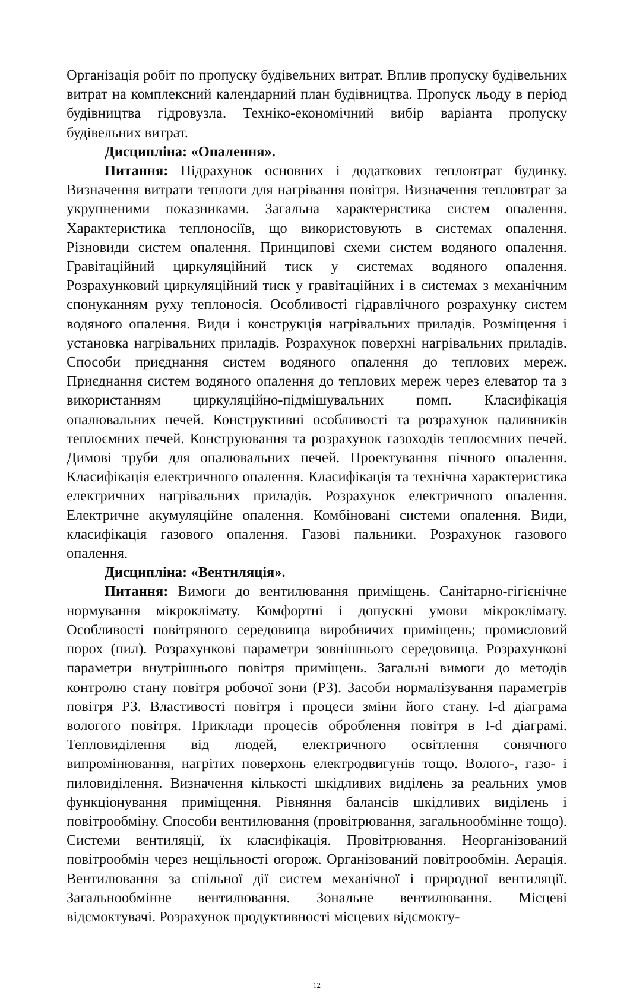Організація робіт по пропуску будівельних витрат. Вплив пропуску будівельних витрат на комплексний календарний план будівництва. Пропуск льоду в період будівництва гідровузла. Техніко-економічний вибір варіанта пропуску будівельних витрат.
Дисципліна: «Опалення».
Питання: Підрахунок основних і додаткових тепловтрат будинку. Визначення витрати теплоти для нагрівання повітря. Визначення тепловтрат за укрупненими показниками. Загальна характеристика систем опалення. Характеристика теплоносіїв, що використовують в системах опалення. Різновиди систем опалення. Принципові схеми систем водяного опалення. Гравітаційний циркуляційний тиск у системах водяного опалення. Розрахунковий циркуляційний тиск у гравітаційних і в системах з механічним спонуканням руху теплоносія. Особливості гідравлічного розрахунку систем водяного опалення. Види і конструкція нагрівальних приладів. Розміщення і установка нагрівальних приладів. Розрахунок поверхні нагрівальних приладів. Способи приєднання систем водяного опалення до теплових мереж. Приєднання систем водяного опалення до теплових мереж через елеватор та з використанням циркуляційно-підмішувальних помп. Класифікація опалювальних печей. Конструктивні особливості та розрахунок паливників теплоємних печей. Конструювання та розрахунок газоходів теплоємних печей. Димові труби для опалювальних печей. Проектування пічного опалення. Класифікація електричного опалення. Класифікація та технічна характеристика електричних нагрівальних приладів. Розрахунок електричного опалення. Електричне акумуляційне опалення. Комбіновані системи опалення. Види, класифікація газового опалення. Газові пальники. Розрахунок газового опалення.
Дисципліна: «Вентиляція».
Питання: Вимоги до вентилювання приміщень. Санітарно-гігієнічне нормування мікроклімату. Комфортні і допускні умови мікроклімату. Особливості повітряного середовища виробничих приміщень; промисловий порох (пил). Розрахункові параметри зовнішнього середовища. Розрахункові параметри внутрішнього повітря приміщень. Загальні вимоги до методів контролю стану повітря робочої зони (РЗ). Засоби нормалізування параметрів повітря РЗ. Властивості повітря і процеси зміни його стану. I-d діаграма вологого повітря. Приклади процесів оброблення повітря в I-d діаграмі. Тепловиділення від людей, електричного освітлення сонячного випромінювання, нагрітих поверхонь електродвигунів тощо. Волого-, газо- і пиловиділення. Визначення кількості шкідливих виділень за реальних умов функціонування приміщення. Рівняння балансів шкідливих виділень і повітрообміну. Способи вентилювання (провітрювання, загальнообмінне тощо). Системи вентиляції, їх класифікація. Провітрювання. Неорганізований повітрообмін через нещільності огорож. Організований повітрообмін. Аерація. Вентилювання за спільної дії систем механічної і природної вентиляції. Загальнообмінне вентилювання. Зональне вентилювання. Місцеві відсмоктувачі. Розрахунок продуктивності місцевих відсмокту-
12